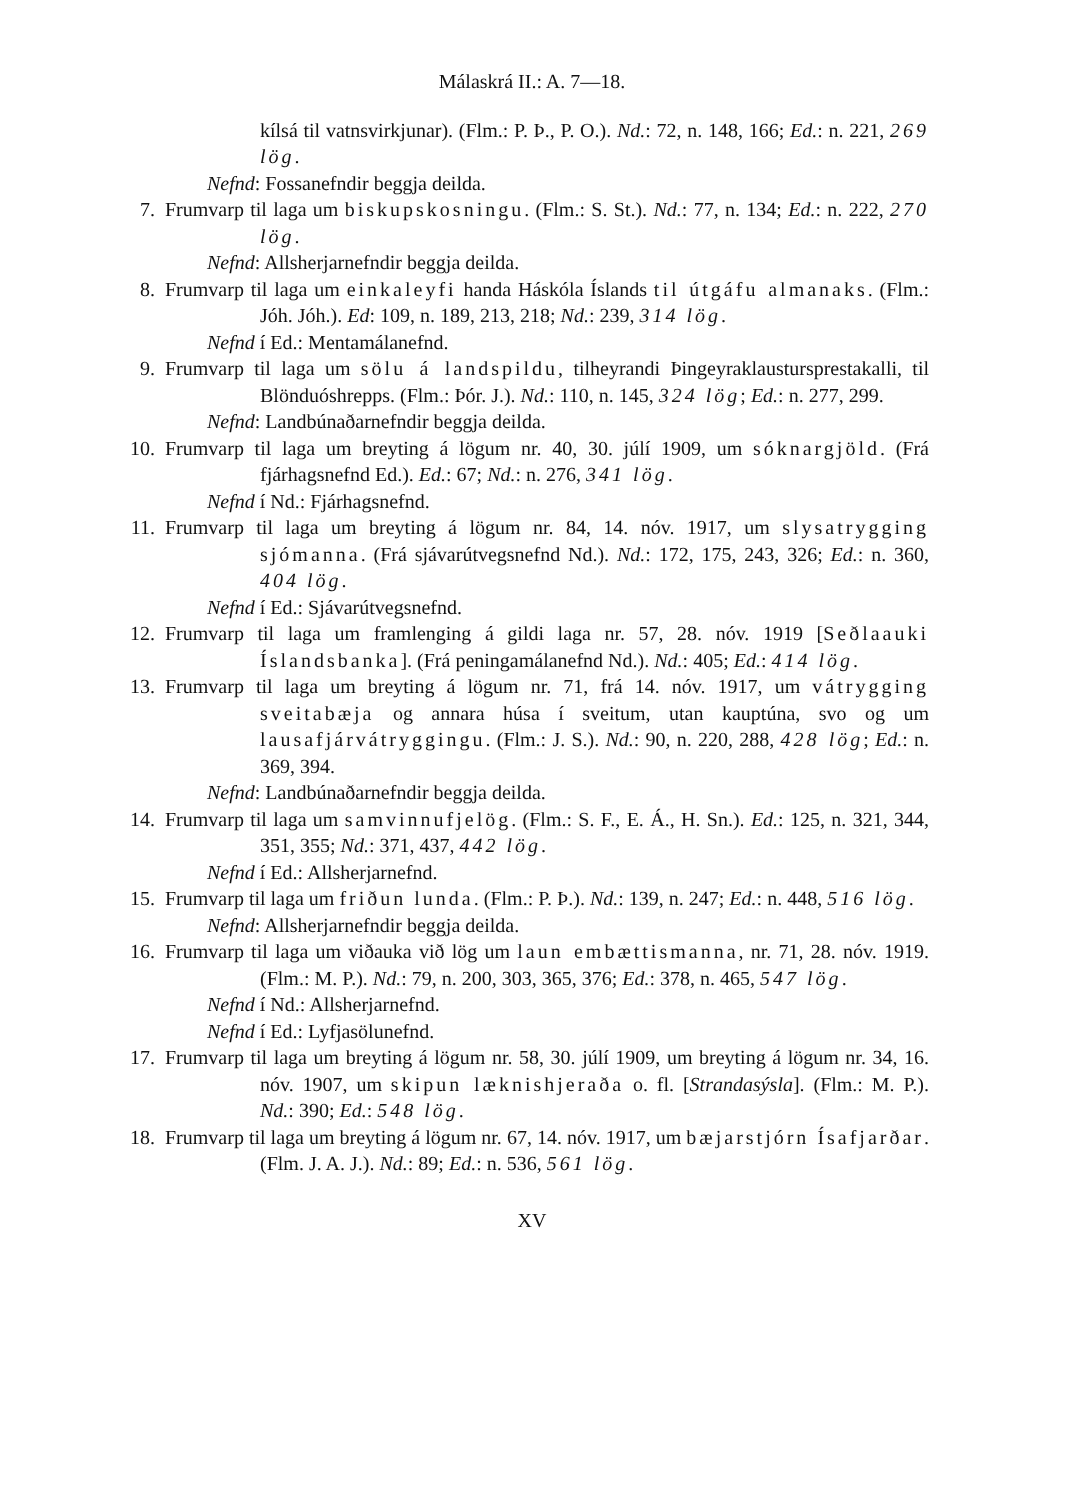Málaskrá II.: A. 7—18.
kílsá til vatnsvirkjunar). (Flm.: P. Þ., P. O.). Nd.: 72, n. 148, 166; Ed.: n. 221, 269 lög.
Nefnd: Fossanefndir beggja deilda.
7. Frumvarp til laga um biskupskosningu. (Flm.: S. St.). Nd.: 77, n. 134; Ed.: n. 222, 270 lög.
Nefnd: Allsherjarnefndir beggja deilda.
8. Frumvarp til laga um einkaleyfi handa Háskóla Íslands til útgáfu almanaks. (Flm.: Jóh. Jóh.). Ed: 109, n. 189, 213, 218; Nd.: 239, 314 lög.
Nefnd í Ed.: Mentamálanefnd.
9. Frumvarp til laga um sölu á landspildu, tilheyrandi Þingeyraklaustursprestakalli, til Blönduóshrepps. (Flm.: Þór. J.). Nd.: 110, n. 145, 324 lög; Ed.: n. 277, 299.
Nefnd: Landbúnaðarnefndir beggja deilda.
10. Frumvarp til laga um breyting á lögum nr. 40, 30. júlí 1909, um sóknargjöld. (Frá fjárhagsnefnd Ed.). Ed.: 67; Nd.: n. 276, 341 lög.
Nefnd í Nd.: Fjárhagsnefnd.
11. Frumvarp til laga um breyting á lögum nr. 84, 14. nóv. 1917, um slysatrygging sjómanna. (Frá sjávarútvegsnefnd Nd.). Nd.: 172, 175, 243, 326; Ed.: n. 360, 404 lög.
Nefnd í Ed.: Sjávarútvegsnefnd.
12. Frumvarp til laga um framlenging á gildi laga nr. 57, 28. nóv. 1919 [Seðlaauki Íslandsbanka]. (Frá peningamálanefnd Nd.). Nd.: 405; Ed.: 414 lög.
13. Frumvarp til laga um breyting á lögum nr. 71, frá 14. nóv. 1917, um vátrygging sveitabæja og annara húsa í sveitum, utan kauptúna, svo og um lausafjárvátryggingu. (Flm.: J. S.). Nd.: 90, n. 220, 288, 428 lög; Ed.: n. 369, 394.
Nefnd: Landbúnaðarnefndir beggja deilda.
14. Frumvarp til laga um samvinnufjelög. (Flm.: S. F., E. Á., H. Sn.). Ed.: 125, n. 321, 344, 351, 355; Nd.: 371, 437, 442 lög.
Nefnd í Ed.: Allsherjarnefnd.
15. Frumvarp til laga um friðun lunda. (Flm.: P. Þ.). Nd.: 139, n. 247; Ed.: n. 448, 516 lög.
Nefnd: Allsherjarnefndir beggja deilda.
16. Frumvarp til laga um viðauka við lög um laun embættismanna, nr. 71, 28. nóv. 1919. (Flm.: M. P.). Nd.: 79, n. 200, 303, 365, 376; Ed.: 378, n. 465, 547 lög.
Nefnd í Nd.: Allsherjarnefnd.
Nefnd í Ed.: Lyfjasölunefnd.
17. Frumvarp til laga um breyting á lögum nr. 58, 30. júlí 1909, um breyting á lögum nr. 34, 16. nóv. 1907, um skipun læknishjeraða o. fl. [Strandasýsla]. (Flm.: M. P.). Nd.: 390; Ed.: 548 lög.
18. Frumvarp til laga um breyting á lögum nr. 67, 14. nóv. 1917, um bæjarstjórn Ísafjarðar. (Flm. J. A. J.). Nd.: 89; Ed.: n. 536, 561 lög.
XV